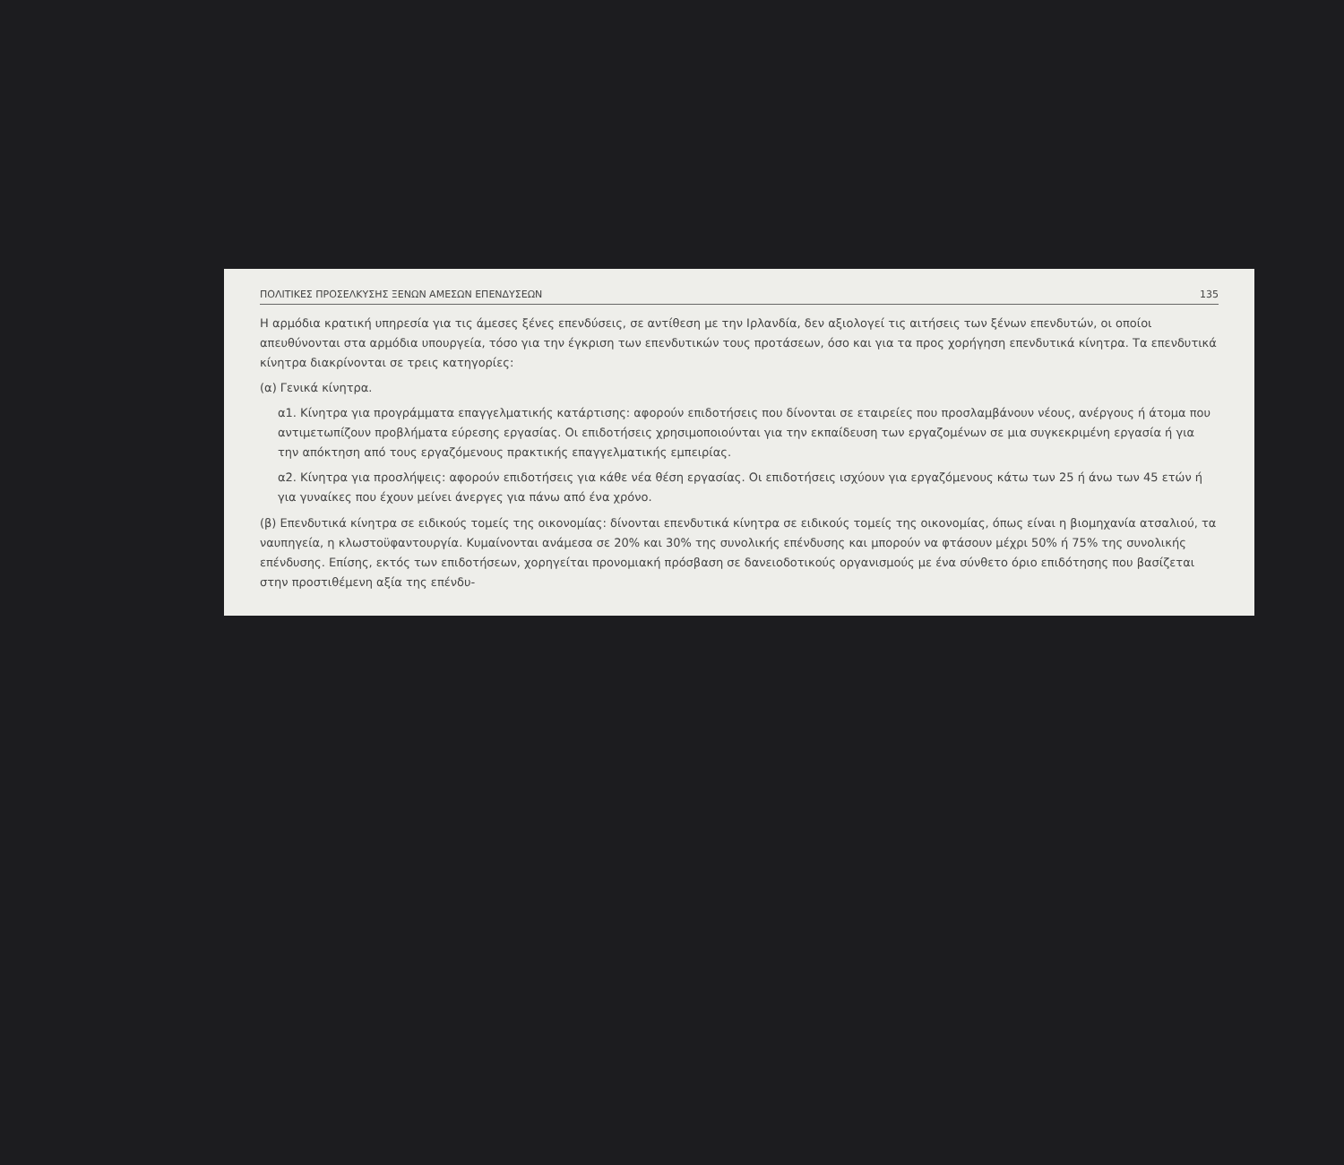ΠΟΛΙΤΙΚΕΣ ΠΡΟΣΕΛΚΥΣΗΣ ΞΕΝΩΝ ΑΜΕΣΩΝ ΕΠΕΝΔΥΣΕΩΝ 135
Η αρμόδια κρατική υπηρεσία για τις άμεσες ξένες επενδύσεις, σε αντίθεση με την Ιρλανδία, δεν αξιολογεί τις αιτήσεις των ξένων επενδυτών, οι οποίοι απευθύνονται στα αρμόδια υπουργεία, τόσο για την έγκριση των επενδυτικών τους προτάσεων, όσο και για τα προς χορήγηση επενδυτικά κίνητρα. Τα επενδυτικά κίνητρα διακρίνονται σε τρεις κατηγορίες:
(α) Γενικά κίνητρα.
α1. Κίνητρα για προγράμματα επαγγελματικής κατάρτισης: αφορούν επιδοτήσεις που δίνονται σε εταιρείες που προσλαμβάνουν νέους, ανέργους ή άτομα που αντιμετωπίζουν προβλήματα εύρεσης εργασίας. Οι επιδοτήσεις χρησιμοποιούνται για την εκπαίδευση των εργαζομένων σε μια συγκεκριμένη εργασία ή για την απόκτηση από τους εργαζόμενους πρακτικής επαγγελματικής εμπειρίας.
α2. Κίνητρα για προσλήψεις: αφορούν επιδοτήσεις για κάθε νέα θέση εργασίας. Οι επιδοτήσεις ισχύουν για εργαζόμενους κάτω των 25 ή άνω των 45 ετών ή για γυναίκες που έχουν μείνει άνεργες για πάνω από ένα χρόνο.
(β) Επενδυτικά κίνητρα σε ειδικούς τομείς της οικονομίας: δίνονται επενδυτικά κίνητρα σε ειδικούς τομείς της οικονομίας, όπως είναι η βιομηχανία ατσαλιού, τα ναυπηγεία, η κλωστοϋφαντουργία. Κυμαίνονται ανάμεσα σε 20% και 30% της συνολικής επένδυσης και μπορούν να φτάσουν μέχρι 50% ή 75% της συνολικής επένδυσης. Επίσης, εκτός των επιδοτήσεων, χορηγείται προνομιακή πρόσβαση σε δανειοδοτικούς οργανισμούς με ένα σύνθετο όριο επιδότησης που βασίζεται στην προστιθέμενη αξία της επένδυ-